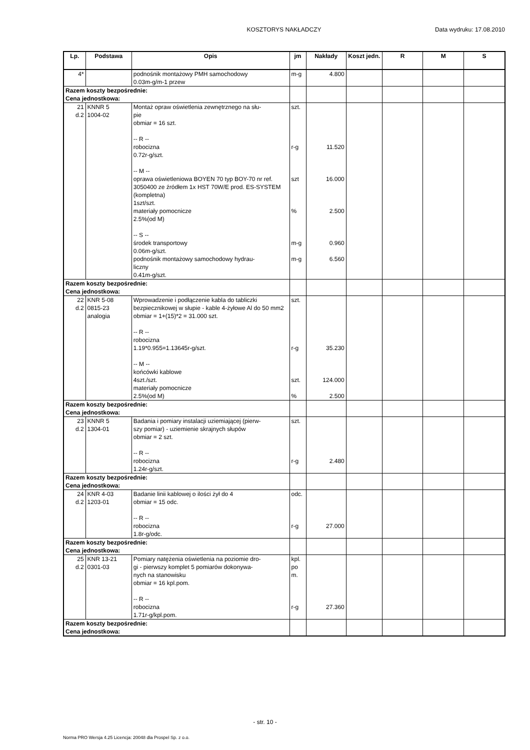KOSZTORYS NAKŁADCZY
Data wydruku: 17.08.2010
| Lp. | Podstawa | Opis | jm | Nakłady | Koszt jedn. | R | M | S |
| --- | --- | --- | --- | --- | --- | --- | --- | --- |
| 4* | | podnośnik montażowy PMH samochodowy 0.03m-g/m-1 przew | m-g | 4.800 | | | | |
| Razem koszty bezpośrednie: Cena jednostkowa: | | | | | | | | |
| 21 d.2 | KNNR 5 1004-02 | Montaż opraw oświetlenia zewnętrznego na słu- pie obmiar = 16 szt. -- R -- robocizna 0.72r-g/szt. -- M -- oprawa oświetleniowa BOYEN 70 typ BOY-70 nr ref. 3050400 ze źródłem 1x HST 70W/E prod. ES-SYSTEM (kompletna) 1szt/szt. materiały pomocnicze 2.5%(od M) -- S -- środek transportowy 0.06m-g/szt. podnośnik montażowy samochodowy hydrau- liczny 0.41m-g/szt. | szt. r-g szt % m-g m-g | 11.520 16.000 2.500 0.960 6.560 | | | | |
| Razem koszty bezpośrednie: Cena jednostkowa: | | | | | | | | |
| 22 d.2 | KNR 5-08 0815-23 analogia | Wprowadzenie i podłączenie kabla do tabliczki bezpiecznikowej w słupie - kable 4-żyłowe Al do 50 mm2 obmiar = 1+(15)*2 = 31.000 szt. -- R -- robocizna 1.19*0.955=1.13645r-g/szt. -- M -- końcówki kablowe 4szt./szt. materiały pomocnicze 2.5%(od M) | szt. r-g szt. % | 35.230 124.000 2.500 | | | | |
| Razem koszty bezpośrednie: Cena jednostkowa: | | | | | | | | |
| 23 d.2 | KNNR 5 1304-01 | Badania i pomiary instalacji uziemiającej (pierw- szy pomiar) - uziemienie skrajnych słupów obmiar = 2 szt. -- R -- robocizna 1.24r-g/szt. | szt. r-g | 2.480 | | | | |
| Razem koszty bezpośrednie: Cena jednostkowa: | | | | | | | | |
| 24 d.2 | KNR 4-03 1203-01 | Badanie linii kablowej o ilości żył do 4 obmiar = 15 odc. -- R -- robocizna 1.8r-g/odc. | odc. r-g | 27.000 | | | | |
| Razem koszty bezpośrednie: Cena jednostkowa: | | | | | | | | |
| 25 d.2 | KNR 13-21 0301-03 | Pomiary natężenia oświetlenia na poziomie dro- gi - pierwszy komplet 5 pomiarów dokonywa- nych na stanowisku obmiar = 16 kpl.pom. -- R -- robocizna 1.71r-g/kpl.pom. | kpl. po m. r-g | 27.360 | | | | |
| Razem koszty bezpośrednie: Cena jednostkowa: | | | | | | | | |
- str. 10 -
Norma PRO Wersja 4.25 Licencja: 20048 dla Prospel Sp. z o.o.